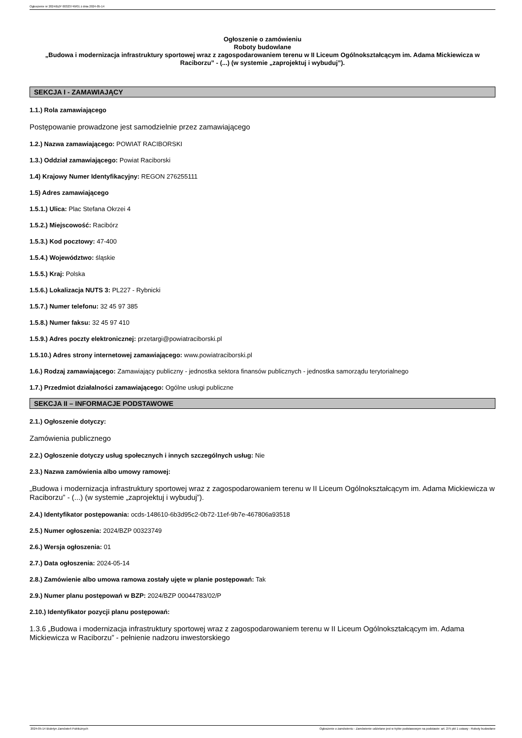Ogłoszenie nr 2024/BZP 00323749/01 z dnia 2024-05-14
Ogłoszenie o zamówieniu
Roboty budowlane
„Budowa i modernizacja infrastruktury sportowej wraz z zagospodarowaniem terenu w II Liceum Ogólnokształcącym im. Adama Mickiewicza w Raciborzu” - (...) (w systemie „zaprojektuj i wybuduj”).
SEKCJA I - ZAMAWIAJĄCY
1.1.) Rola zamawiającego
Postępowanie prowadzone jest samodzielnie przez zamawiającego
1.2.) Nazwa zamawiającego: POWIAT RACIBORSKI
1.3.) Oddział zamawiającego: Powiat Raciborski
1.4) Krajowy Numer Identyfikacyjny: REGON 276255111
1.5) Adres zamawiającego
1.5.1.) Ulica: Plac Stefana Okrzei 4
1.5.2.) Miejscowość: Racibórz
1.5.3.) Kod pocztowy: 47-400
1.5.4.) Województwo: śląskie
1.5.5.) Kraj: Polska
1.5.6.) Lokalizacja NUTS 3: PL227 - Rybnicki
1.5.7.) Numer telefonu: 32 45 97 385
1.5.8.) Numer faksu: 32 45 97 410
1.5.9.) Adres poczty elektronicznej: przetargi@powiatraciborski.pl
1.5.10.) Adres strony internetowej zamawiającego: www.powiatraciborski.pl
1.6.) Rodzaj zamawiającego: Zamawiający publiczny - jednostka sektora finansów publicznych - jednostka samorządu terytorialnego
1.7.) Przedmiot działalności zamawiającego: Ogólne usługi publiczne
SEKCJA II – INFORMACJE PODSTAWOWE
2.1.) Ogłoszenie dotyczy:
Zamówienia publicznego
2.2.) Ogłoszenie dotyczy usług społecznych i innych szczególnych usług: Nie
2.3.) Nazwa zamówienia albo umowy ramowej:
„Budowa i modernizacja infrastruktury sportowej wraz z zagospodarowaniem terenu w II Liceum Ogólnokształcącym im. Adama Mickiewicza w Raciborzu” - (...) (w systemie „zaprojektuj i wybuduj”).
2.4.) Identyfikator postępowania: ocds-148610-6b3d95c2-0b72-11ef-9b7e-467806a93518
2.5.) Numer ogłoszenia: 2024/BZP 00323749
2.6.) Wersja ogłoszenia: 01
2.7.) Data ogłoszenia: 2024-05-14
2.8.) Zamówienie albo umowa ramowa zostały ujęte w planie postępowań: Tak
2.9.) Numer planu postępowań w BZP: 2024/BZP 00044783/02/P
2.10.) Identyfikator pozycji planu postępowań:
1.3.6 „Budowa i modernizacja infrastruktury sportowej wraz z zagospodarowaniem terenu w II Liceum Ogólnokształcącym im. Adama Mickiewicza w Raciborzu” - pełnienie nadzoru inwestorskiego
2024-05-14 Biuletyn Zamówień Publicznych Ogłoszenie o zamówieniu - Zamówienie udzielane jest w trybie podstawowym na podstawie: art. 275 pkt 1 ustawy - Roboty budowlane